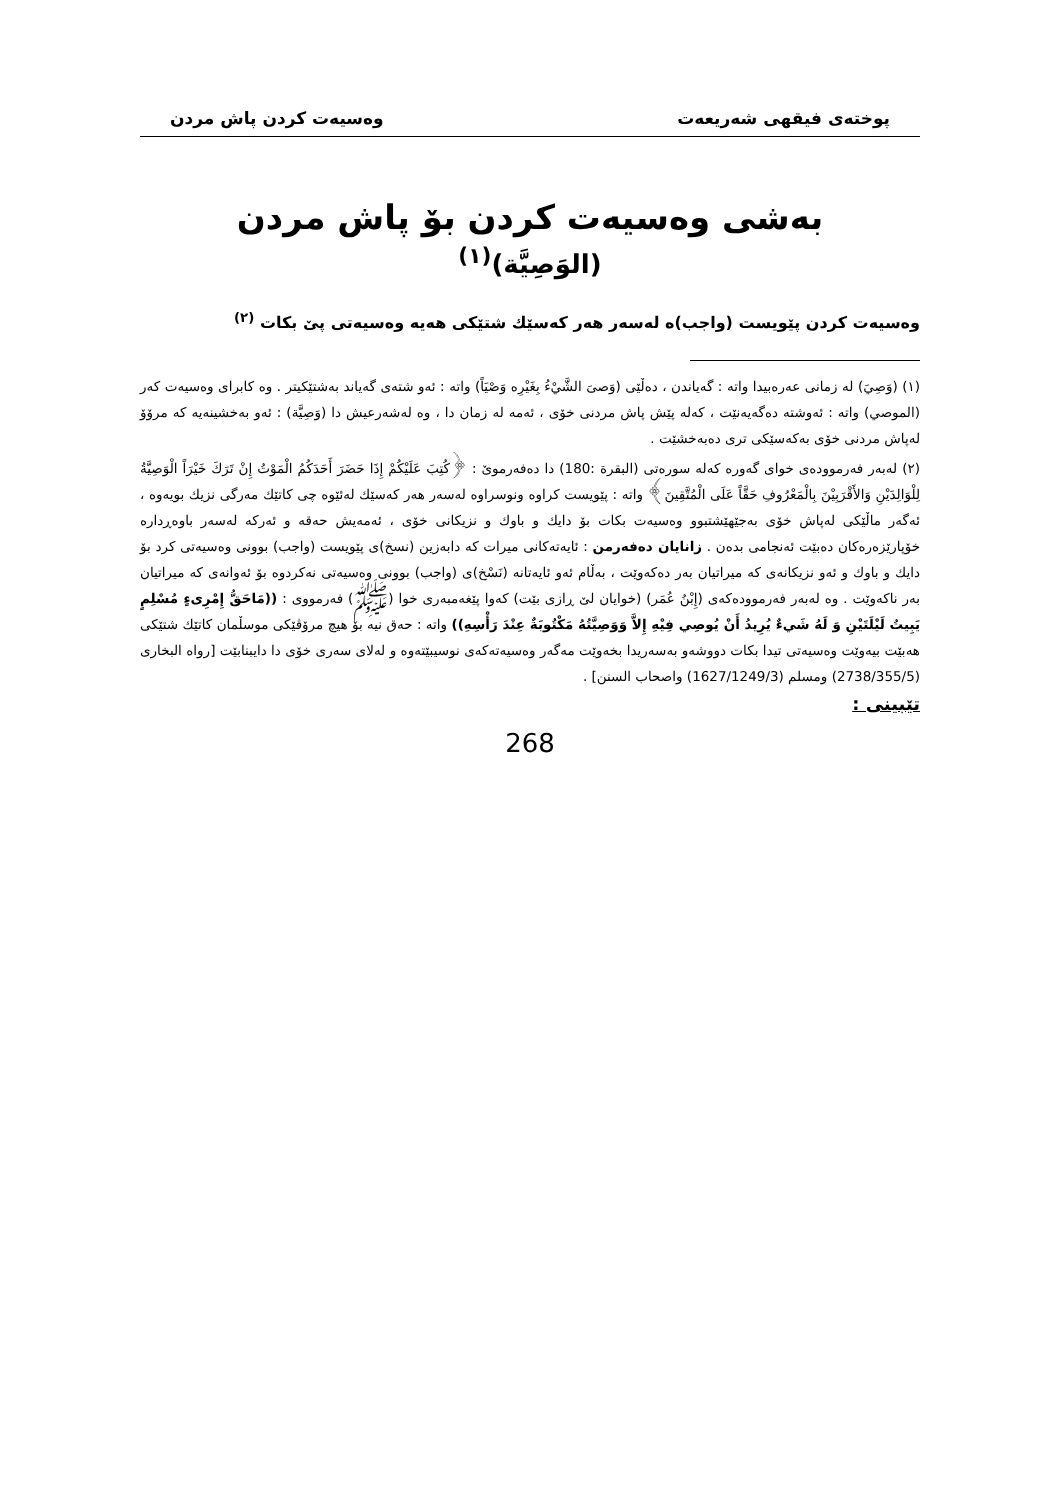پوختەی فیقهی شەریعەت وەسیەت کردن پاش مردن
بەشی وەسیەت کردن بۆ پاش مردن
(الوَصِيَّة)<sup>(١)</sup>
وەسیەت کردن پێویست (واجب)ە لەسەر هەر کەسێك شتێکی هەیە وەسیەتی پێ بکات <sup>(٢)</sup>
(١) (وَصِيَ) لە زمانی عەرەبیدا واتە : گەیاندن ، دەڵێی (وَصىَ الشَّيْءُ بِغَيْرِه وَصْيَاً) واتە : ئەو شتەی گەیاند بەشتێکیتر . وە کابرای وەسیەت کەر (الموصي) واتە : ئەوشتە دەگەیەنێت ، کەلە پێش پاش مردنی خۆی ، ئەمە لە زمان دا ، وە لەشەرعیش دا (وَصِيَّة) : ئەو بەخشینەیە کە مرۆۆ لەپاش مردنی خۆی بەکەسێکی تری دەبەخشێت .
(٢) لەبەر فەرموودەی خوای گەورە کەلە سورەتی (البقرة :180) دا دەفەرموێ : ﴿كُتِبَ عَلَيْكُمْ إِذَا حَضَرَ أَحَدَكُمُ الْمَوْتُ إِنْ تَرَكَ خَيْرَاً الْوَصِيَّةُ لِلْوَالِدَيْنِ وَالأَقْرَبِيْنَ بِالْمَعْرُوفِ حَقَّاً عَلَى الْمُتَّقِينَ﴾ واتە : پێویست کراوە ونوسراوە لەسەر هەر کەسێك لەئێوە چی کاتێك مەرگی نزیك بویەوە ، ئەگەر ماڵێکی لەپاش خۆی بەجێهێشتبوو وەسیەت بکات بۆ دایك و باوك و نزیکانی خۆی ، ئەمەیش حەقە و ئەرکە لەسەر باوەڕدارە خۆپارێزەرەکان دەبێت ئەنجامی بدەن . زانایان دەفەرمن : ئایەتەکانی میرات کە دابەزین (نسخ)ی پێویست (واجب) بوونی وەسیەتی کرد بۆ دایك و باوك و ئەو نزیکانەی کە میراتیان بەر دەکەوێت ، بەڵام ئەو ئایەتانە (نَسْخ)ی (واجب) بوونی وەسیەتی نەکردوە بۆ ئەوانەی کە میراتیان بەر ناکەوێت . وە لەبەر فەرموودەکەی (إِبْنُ عُمَر) (خوایان لێ ڕازی بێت) کەوا پێغەمبەری خوا (ﷺ) فەرمووی : ((مَاحَقُّ إِمْرِىءٍ مُسْلِمٍ يَبِيتُ لَيْلَتَيْنِ وَ لَهُ شَيءٌ يُرِيدُ أَنْ يُوصِي فِيْهِ إِلاَّ وَوَصِيَّتُهُ مَكْتُوبَةٌ عِنْدَ رَأْسِهِ)) واتە : حەق نیە بۆ هیچ مرۆڤێکی موسڵمان کاتێك شتێکی هەبێت بیەوێت وەسیەتی تیدا بکات دووشەو بەسەریدا بخەوێت مەگەر وەسیەتەکەی نوسیبێتەوە و لەلای سەری خۆی دا دایبنابێت [رواه البخاری (2738/355/5) ومسلم (1627/1249/3) واصحاب السنن] .
تێبینی :
268